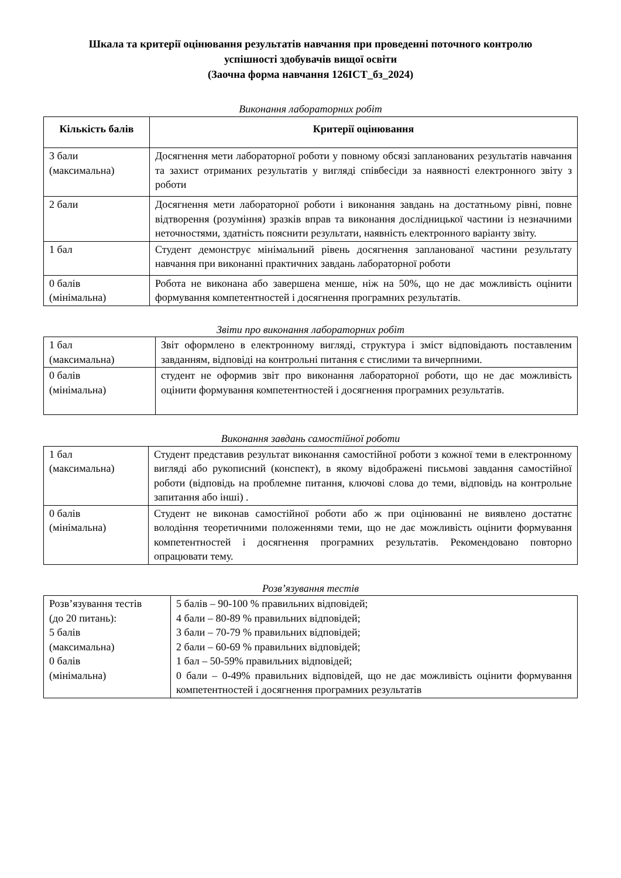Шкала та критерії оцінювання результатів навчання при проведенні поточного контролю
успішності здобувачів вищої освіти
(Заочна форма навчання 126ІСТ_бз_2024)
Виконання лабораторних робіт
| Кількість балів | Критерії оцінювання |
| --- | --- |
| 3 бали (максимальна) | Досягнення мети лабораторної роботи у повному обсязі запланованих результатів навчання та захист отриманих результатів у вигляді співбесіди за наявності електронного звіту з роботи |
| 2 бали | Досягнення мети лабораторної роботи і виконання завдань на достатньому рівні, повне відтворення (розуміння) зразків вправ та виконання дослідницької частини із незначними неточностями, здатність пояснити результати, наявність електронного варіанту звіту. |
| 1 бал | Студент демонструє мінімальний рівень досягнення запланованої частини результату навчання при виконанні практичних завдань лабораторної роботи |
| 0 балів (мінімальна) | Робота не виконана або завершена менше, ніж на 50%, що не дає можливість оцінити формування компетентностей і досягнення програмних результатів. |
Звіти про виконання лабораторних робіт
| 1 бал (максимальна) | Звіт оформлено в електронному вигляді, структура і зміст відповідають поставленим завданням, відповіді на контрольні питання є стислими та вичерпними. |
| 0 балів (мінімальна) | студент не оформив звіт про виконання лабораторної роботи, що не дає можливість оцінити формування компетентностей і досягнення програмних результатів. |
Виконання завдань самостійної роботи
| 1 бал (максимальна) | Студент представив результат виконання самостійної роботи з кожної теми в електронному вигляді або рукописний (конспект), в якому відображені письмові завдання самостійної роботи (відповідь на проблемне питання, ключові слова до теми, відповідь на контрольне запитання або інші) . |
| 0 балів (мінімальна) | Студент не виконав самостійної роботи або ж при оцінюванні не виявлено достатнє володіння теоретичними положеннями теми, що не дає можливість оцінити формування компетентностей і досягнення програмних результатів. Рекомендовано повторно опрацювати тему. |
Розв’язування тестів
| Розв’язування тестів (до 20 питань): 5 балів (максимальна) 0 балів (мінімальна) | 5 балів – 90-100 % правильних відповідей; 4 бали – 80-89 % правильних відповідей; 3 бали – 70-79 % правильних відповідей; 2 бали – 60-69 % правильних відповідей; 1 бал – 50-59% правильних відповідей; 0 бали – 0-49% правильних відповідей, що не дає можливість оцінити формування компетентностей і досягнення програмних результатів |